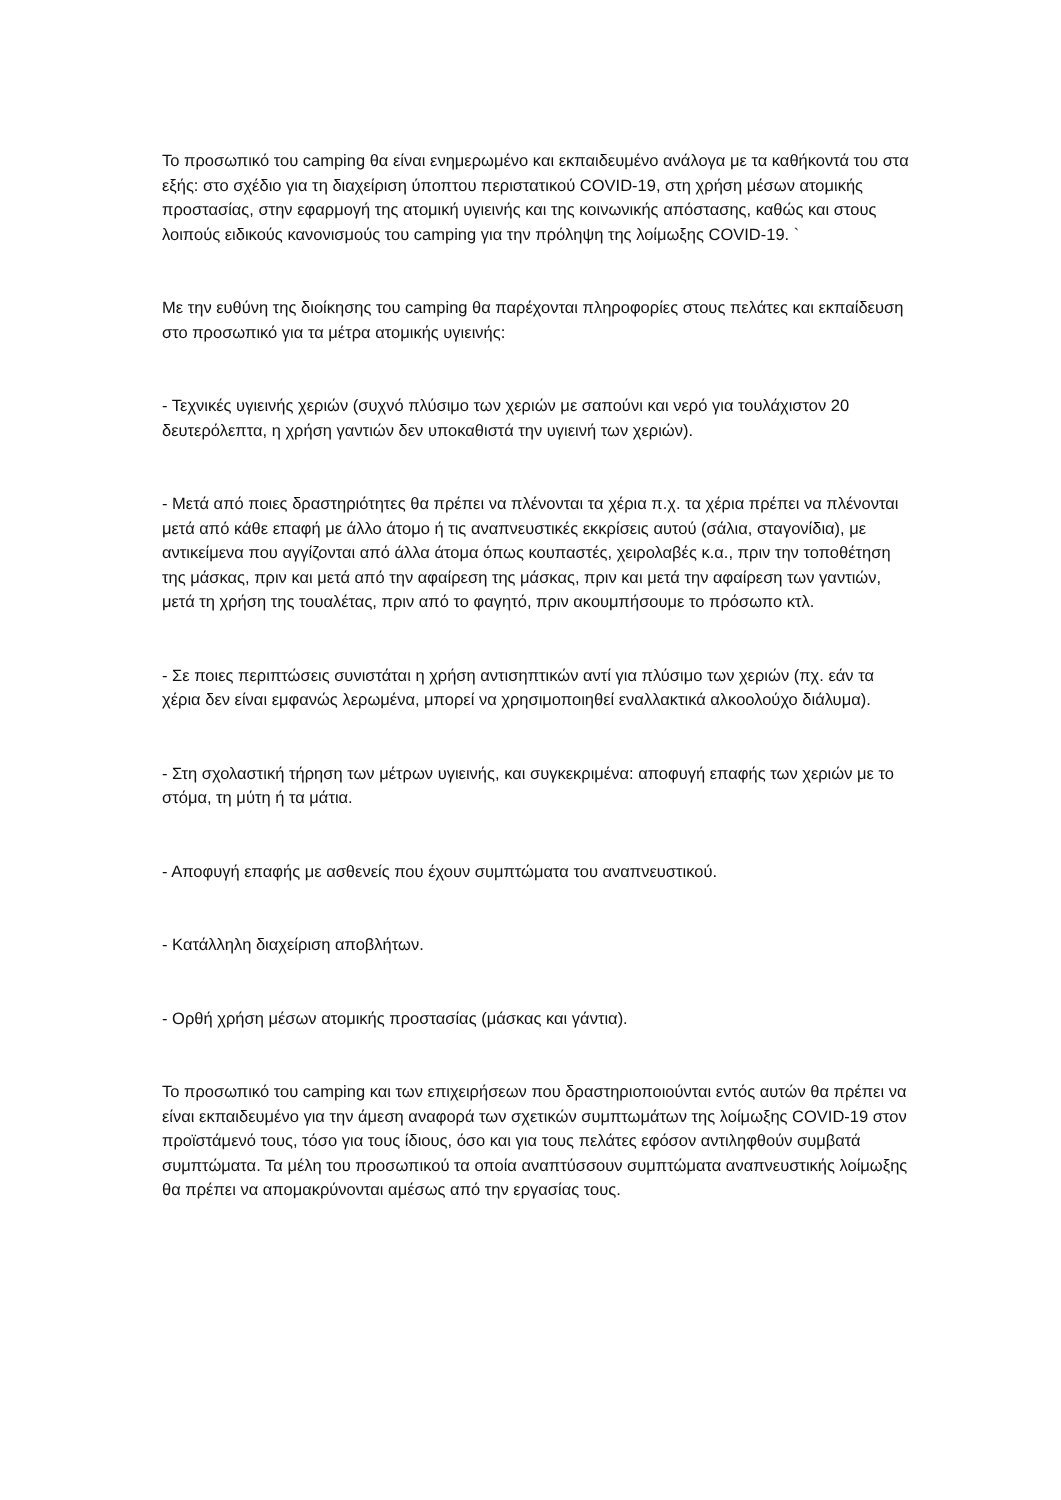Το προσωπικό του camping θα είναι ενημερωμένο και εκπαιδευμένο ανάλογα με τα καθήκοντά του στα εξής: στο σχέδιο για τη διαχείριση ύποπτου περιστατικού COVID-19, στη χρήση μέσων ατομικής προστασίας, στην εφαρμογή της ατομική υγιεινής και της κοινωνικής απόστασης, καθώς και στους λοιπούς ειδικούς κανονισμούς του camping για την πρόληψη της λοίμωξης COVID-19. `
Με την ευθύνη της διοίκησης του camping θα παρέχονται πληροφορίες στους πελάτες και εκπαίδευση στο προσωπικό για τα μέτρα ατομικής υγιεινής:
- Τεχνικές υγιεινής χεριών (συχνό πλύσιμο των χεριών με σαπούνι και νερό για τουλάχιστον 20 δευτερόλεπτα, η χρήση γαντιών δεν υποκαθιστά την υγιεινή των χεριών).
- Μετά από ποιες δραστηριότητες θα πρέπει να πλένονται τα χέρια π.χ. τα χέρια πρέπει να πλένονται μετά από κάθε επαφή με άλλο άτομο ή τις αναπνευστικές εκκρίσεις αυτού (σάλια, σταγονίδια), με αντικείμενα που αγγίζονται από άλλα άτομα όπως κουπαστές, χειρολαβές κ.α., πριν την τοποθέτηση της μάσκας, πριν και μετά από την αφαίρεση της μάσκας, πριν και μετά την αφαίρεση των γαντιών, μετά τη χρήση της τουαλέτας, πριν από το φαγητό, πριν ακουμπήσουμε το πρόσωπο κτλ.
- Σε ποιες περιπτώσεις συνιστάται η χρήση αντισηπτικών αντί για πλύσιμο των χεριών (πχ. εάν τα χέρια δεν είναι εμφανώς λερωμένα, μπορεί να χρησιμοποιηθεί εναλλακτικά αλκοολούχο διάλυμα).
- Στη σχολαστική τήρηση των μέτρων υγιεινής, και συγκεκριμένα: αποφυγή επαφής των χεριών με το στόμα, τη μύτη ή τα μάτια.
- Αποφυγή επαφής με ασθενείς που έχουν συμπτώματα του αναπνευστικού.
- Κατάλληλη διαχείριση αποβλήτων.
- Ορθή χρήση μέσων ατομικής προστασίας (μάσκας και γάντια).
Το προσωπικό του camping και των επιχειρήσεων που δραστηριοποιούνται εντός αυτών θα πρέπει να είναι εκπαιδευμένο για την άμεση αναφορά των σχετικών συμπτωμάτων της λοίμωξης COVID-19 στον προϊστάμενό τους, τόσο για τους ίδιους, όσο και για τους πελάτες εφόσον αντιληφθούν συμβατά συμπτώματα. Τα μέλη του προσωπικού τα οποία αναπτύσσουν συμπτώματα αναπνευστικής λοίμωξης θα πρέπει να απομακρύνονται αμέσως από την εργασίας τους.